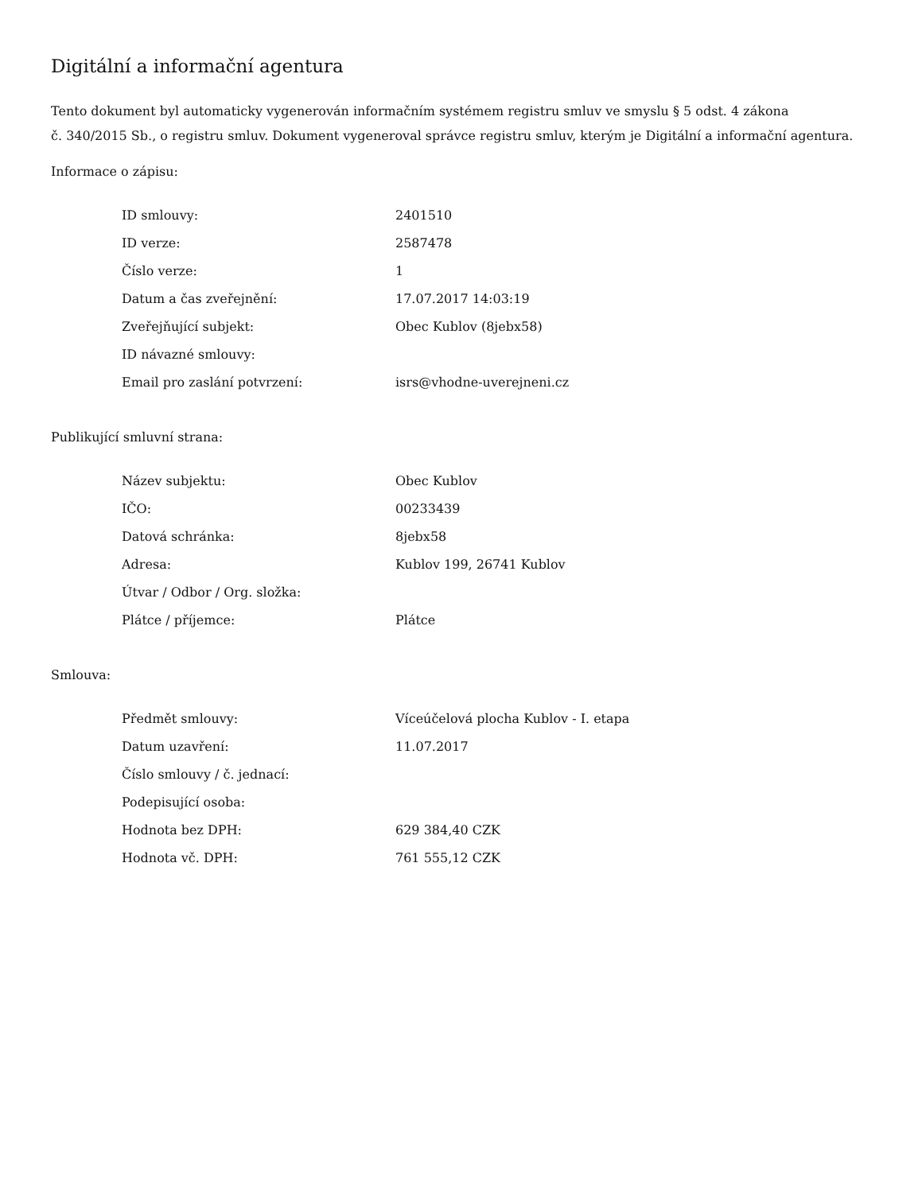Digitální a informační agentura
Tento dokument byl automaticky vygenerován informačním systémem registru smluv ve smyslu § 5 odst. 4 zákona
č. 340/2015 Sb., o registru smluv. Dokument vygeneroval správce registru smluv, kterým je Digitální a informační agentura.
Informace o zápisu:
| ID smlouvy: | 2401510 |
| ID verze: | 2587478 |
| Číslo verze: | 1 |
| Datum a čas zveřejnění: | 17.07.2017 14:03:19 |
| Zveřejňující subjekt: | Obec Kublov (8jebx58) |
| ID návazné smlouvy: | |
| Email pro zaslání potvrzení: | isrs@vhodne-uverejneni.cz |
Publikující smluvní strana:
| Název subjektu: | Obec Kublov |
| IČO: | 00233439 |
| Datová schránka: | 8jebx58 |
| Adresa: | Kublov 199, 26741 Kublov |
| Útvar / Odbor / Org. složka: | |
| Plátce / příjemce: | Plátce |
Smlouva:
| Předmět smlouvy: | Víceúčelová plocha Kublov - I. etapa |
| Datum uzavření: | 11.07.2017 |
| Číslo smlouvy / č. jednací: | |
| Podepisující osoba: | |
| Hodnota bez DPH: | 629 384,40 CZK |
| Hodnota vč. DPH: | 761 555,12 CZK |